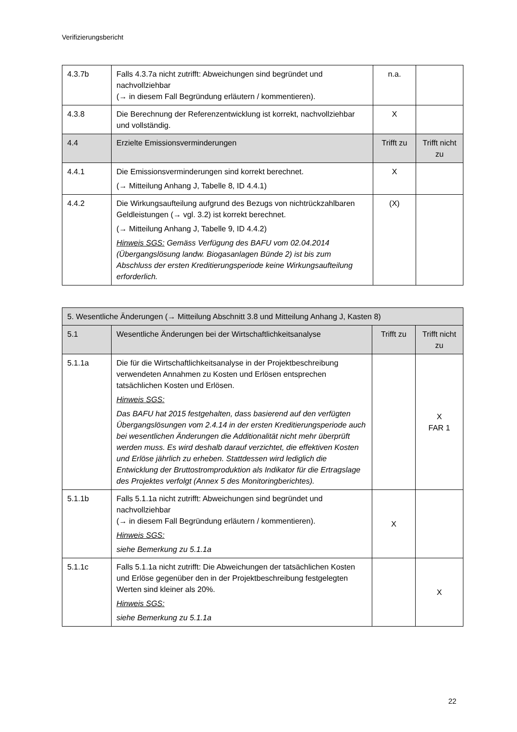Verifizierungsbericht
| 4.3.7b | Falls 4.3.7a nicht zutrifft: Abweichungen sind begründet und nachvollziehbar (→ in diesem Fall Begründung erläutern / kommentieren). | n.a. | |
| 4.3.8 | Die Berechnung der Referenzentwicklung ist korrekt, nachvollziehbar und vollständig. | X | |
| 4.4 | Erzielte Emissionsverminderungen | Trifft zu | Trifft nicht zu |
| 4.4.1 | Die Emissionsverminderungen sind korrekt berechnet. (→ Mitteilung Anhang J, Tabelle 8, ID 4.4.1) | X | |
| 4.4.2 | Die Wirkungsaufteilung aufgrund des Bezugs von nichtrückzahlbaren Geldleistungen (→ vgl. 3.2) ist korrekt berechnet. (→ Mitteilung Anhang J, Tabelle 9, ID 4.4.2) Hinweis SGS: Gemäss Verfügung des BAFU vom 02.04.2014 (Übergangslösung landw. Biogasanlagen Bünde 2) ist bis zum Abschluss der ersten Kreditierungsperiode keine Wirkungsaufteilung erforderlich. | (X) | |
| 5. Wesentliche Änderungen (→ Mitteilung Abschnitt 3.8 und Mitteilung Anhang J, Kasten 8) | | | |
| 5.1 | Wesentliche Änderungen bei der Wirtschaftlichkeitsanalyse | Trifft zu | Trifft nicht zu |
| 5.1.1a | Die für die Wirtschaftlichkeitsanalyse in der Projektbeschreibung verwendeten Annahmen zu Kosten und Erlösen entsprechen tatsächlichen Kosten und Erlösen. Hinweis SGS: Das BAFU hat 2015 festgehalten, dass basierend auf den verfügten Übergangslösungen vom 2.4.14 in der ersten Kreditierungsperiode auch bei wesentlichen Änderungen die Additionalität nicht mehr überprüft werden muss. Es wird deshalb darauf verzichtet, die effektiven Kosten und Erlöse jährlich zu erheben. Stattdessen wird lediglich die Entwicklung der Bruttostromproduktion als Indikator für die Ertragslage des Projektes verfolgt (Annex 5 des Monitoringberichtes). | | X FAR 1 |
| 5.1.1b | Falls 5.1.1a nicht zutrifft: Abweichungen sind begründet und nachvollziehbar (→ in diesem Fall Begründung erläutern / kommentieren). Hinweis SGS: siehe Bemerkung zu 5.1.1a | X | |
| 5.1.1c | Falls 5.1.1a nicht zutrifft: Die Abweichungen der tatsächlichen Kosten und Erlöse gegenüber den in der Projektbeschreibung festgelegten Werten sind kleiner als 20%. Hinweis SGS: siehe Bemerkung zu 5.1.1a | | X |
22